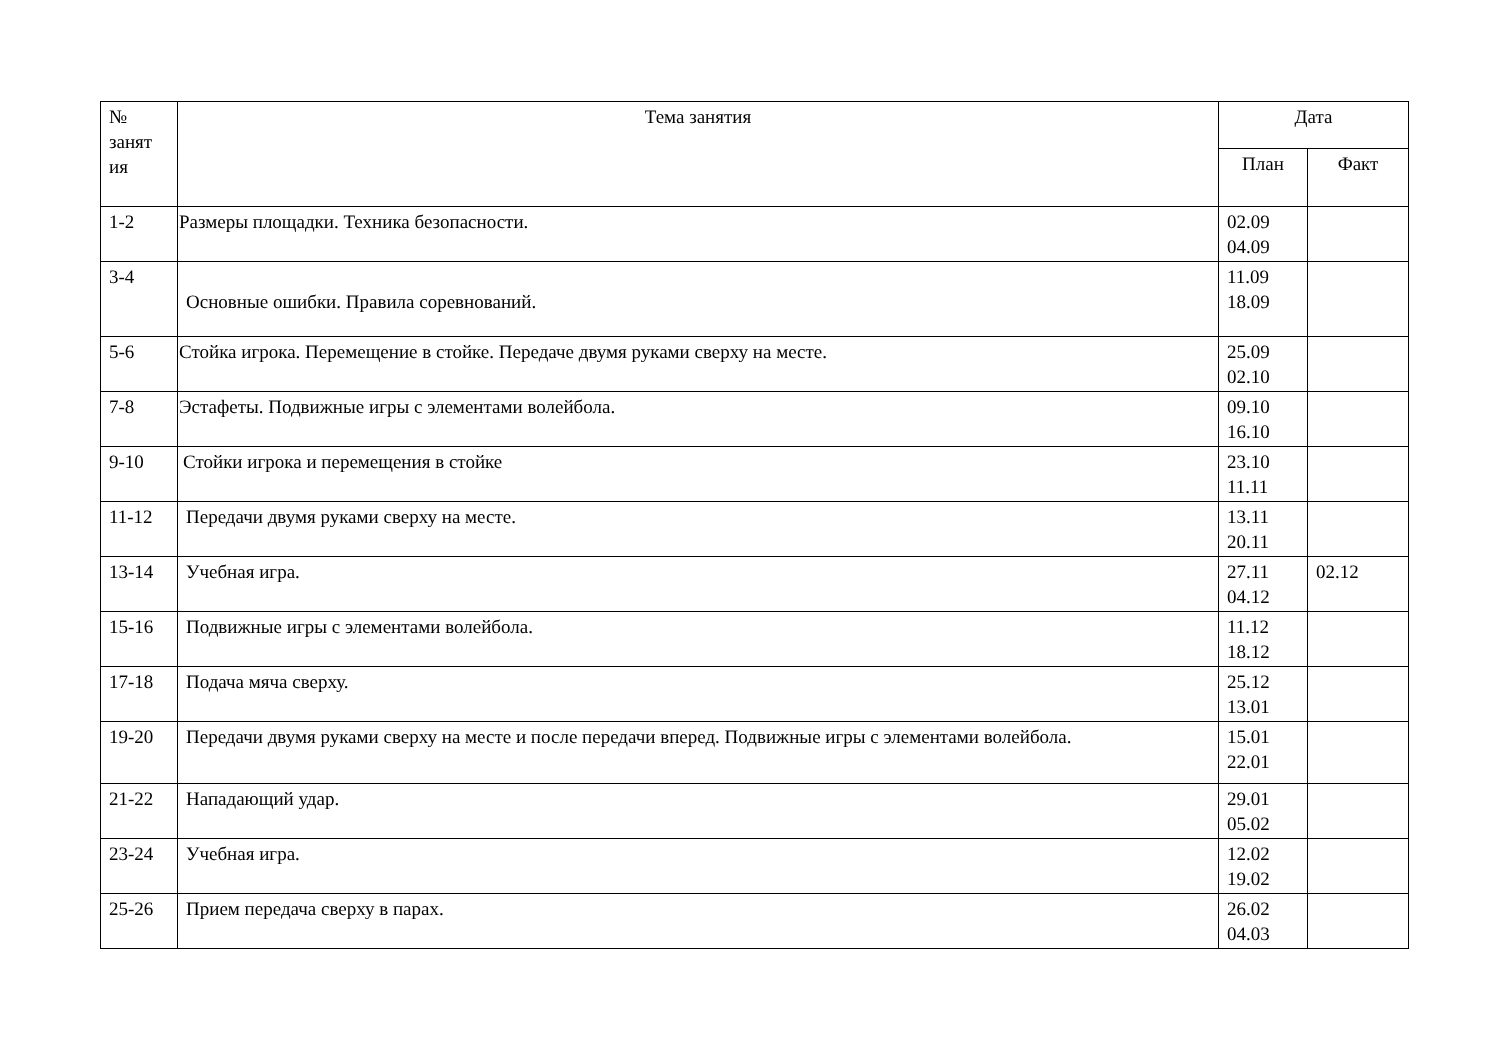| № занят ия | Тема занятия | Дата | |
| --- | --- | --- | --- |
| | | План | Факт |
| 1-2 | Размеры площадки. Техника безопасности. | 02.09 04.09 | |
| 3-4 | Основные ошибки. Правила соревнований. | 11.09 18.09 | |
| 5-6 | Стойка игрока. Перемещение в стойке. Передаче двумя руками сверху на месте. | 25.09 02.10 | |
| 7-8 | Эстафеты. Подвижные игры с элементами волейбола. | 09.10 16.10 | |
| 9-10 | Стойки игрока и перемещения в стойке | 23.10 11.11 | |
| 11-12 | Передачи двумя руками сверху на месте. | 13.11 20.11 | |
| 13-14 | Учебная игра. | 27.11 04.12 | 02.12 |
| 15-16 | Подвижные игры с элементами волейбола. | 11.12 18.12 | |
| 17-18 | Подача мяча сверху. | 25.12 13.01 | |
| 19-20 | Передачи двумя руками сверху на месте и после передачи вперед. Подвижные игры с элементами волейбола. | 15.01 22.01 | |
| 21-22 | Нападающий удар. | 29.01 05.02 | |
| 23-24 | Учебная игра. | 12.02 19.02 | |
| 25-26 | Прием передача сверху в парах. | 26.02 04.03 | |